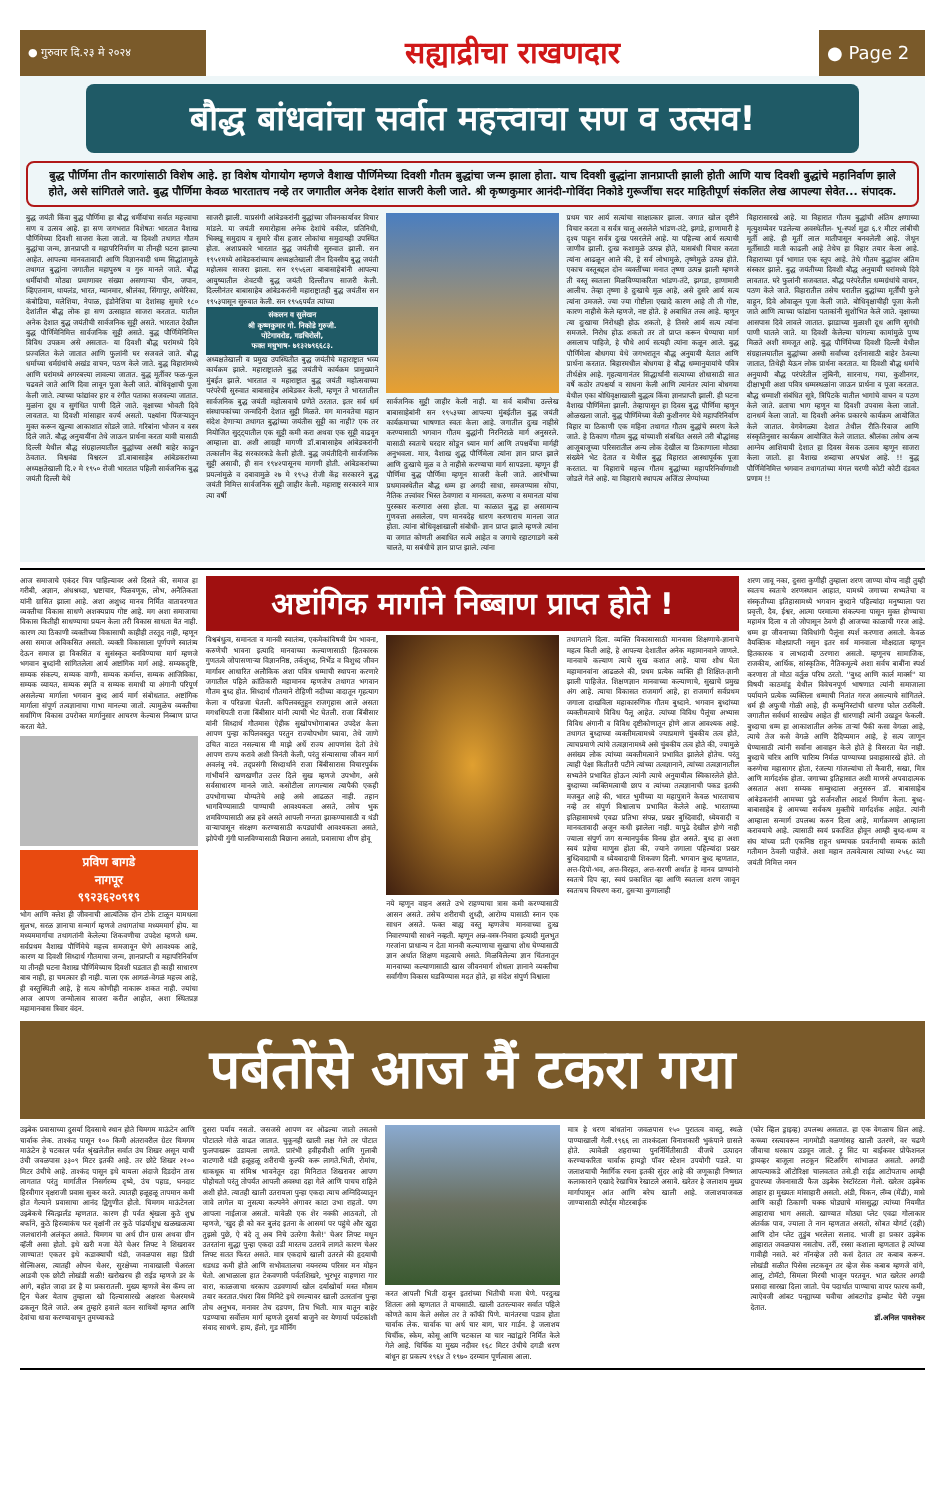● गुरुवार दि.२३ मे २०२४
सह्याद्रीचा राखणदार
● Page 2
बौद्ध बांधवांचा सर्वात महत्त्वाचा सण व उत्सव!
बुद्ध पौर्णिमा तीन कारणांसाठी विशेष आहे. हा विशेष योगायोग म्हणजे वैशाख पौर्णिमेच्या दिवशी गौतम बुद्धांचा जन्म झाला होता. याच दिवशी बुद्धांना ज्ञानप्राप्ती झाली होती आणि याच दिवशी बुद्धांचे महानिर्वाण झाले होते, असे सांगितले जाते. बुद्ध पौर्णिमा केवळ भारतातच नव्हे तर जगातील अनेक देशांत साजरी केली जाते. श्री कृष्णकुमार आनंदी-गोविंदा निकोडे गुरूजींचा सदर माहितीपूर्ण संकलित लेख आपल्या सेवेत... संपादक.
बुद्ध जयंती किंवा बुद्ध पौर्णिमा हा बौद्ध धर्मीयांचा सर्वात महत्त्वाचा सण व उत्सव आहे. हा सण जगभरात विशेषतः भारतात वैशाख पौर्णिमेच्या दिवशी साजरा केला जातो. या दिवशी तथागत गौतम बुद्धांचा जन्म, ज्ञानप्राप्ती व महापरिनिर्वाण या तीनही घटना झाल्या आहेत. आपल्या मानवतावादी आणि विज्ञानवादी धम्म सिद्धांतामुळे तथागत बुद्धांना जगातील महापुरुष व गुरु मानले जाते. बौद्ध धर्मीयांची मोठ्या प्रमाणावर संख्या असणाऱ्या चीन, जपान, व्हिएतनाम, थायलंड, भारत, म्यानमार, श्रीलंका, सिंगापूर, अमेरिका, कंबोडिया, मलेशिया, नेपाळ, इंडोनेशिया या देशांसह सुमारे १८० देशांतील बौद्ध लोक हा सण उत्साहात साजरा करतात. यातील अनेक देशात बुद्ध जयंतीची सार्वजनिक सुट्टी असते. भारतात देखील बुद्ध पौर्णिमेनिमित्त सार्वजनिक सुट्टी असते. बुद्ध पौर्णिमेनिमित्त विविध उपक्रम असे असतात- या दिवशी बौद्ध घरांमध्ये दिवे प्रज्वलित केले जातात आणि फुलांनी घर सजवले जाते. बौद्ध धर्माच्या धर्मग्रंथांचे अखंड वाचन, पठण केले जाते. बुद्ध विहारांमध्ये आणि घरांमध्ये अगरबत्त्या लावल्या जातात. बुद्ध मूर्तीवर फळ-फूल चढवले जाते आणि दिवा लावून पूजा केली जाते. बोधिवृक्षाची पूजा केली जाते. त्याच्या फांद्यांवर हार व रंगीत पताका सजवल्या जातात. मुळांना दूध व सुगंधित पाणी दिले जाते. वृक्षाच्या भोवती दिवे लावतात. या दिवशी मांसाहार वर्ज्य असतो. पक्ष्यांना पिंजऱ्यातून मुक्त करून खुल्या आकाशात सोडले जाते. गरिबांना भोजन व वस्त्र दिले जाते. बौद्ध अनुयायींना तेथे जाऊन प्रार्थना करता यावी यासाठी दिल्ली येथील बौद्ध संग्रहालयातील बुद्धांच्या अस्थी बाहेर काढून ठेवतात. विश्ववंद्य विश्वरत्न डॉ.बाबासाहेब आंबेडकरांच्या अध्यक्षतेखाली दि.२ मे १९५० रोजी भारतात पहिली सार्वजनिक बुद्ध जयंती दिल्ली येथे
साजरी झाली. याप्रसंगी आंबेडकरांनी बुद्धांच्या जीवनकार्यावर विचार मांडले. या जयंती समारोहास अनेक देशांचे वकील, प्रतिनिधी, भिक्खू समुदाय व सुमारे वीस हजार लोकांचा समुदायही उपस्थित होता. अशाप्रकारे भारतात बुद्ध जयंतीची सुरुवात झाली. सन १९५१मध्ये आंबेडकरांच्याच अध्यक्षतेखाली तीन दिवसीय बुद्ध जयंती महोत्सव साजरा झाला. सन १९५६ला बाबासाहेबांनी आपल्या आयुष्यातील शेवटची बुद्ध जयंती दिल्लीतच साजरी केली. दिल्लीनंतर बाबासाहेब आंबेडकरांनी महाराष्ट्रातही बुद्ध जयंतीस सन १९५३पासून सुरुवात केली. सन १९५६पर्यंत त्यांच्या
संकलन व सुलेखन
श्री कृष्णकुमार गो. निकोडे गुरुजी.
पोटेगावरोड, गडचिरोली,
फक्त मधुभाष- ७१३२७९६६८३.
अध्यक्षतेखाली व प्रमुख उपस्थितीत बुद्ध जयंतीचे महाराष्ट्रात भव्य कार्यक्रम झाले. महाराष्ट्रातले बुद्ध जयंतीचे कार्यक्रम प्रामुख्याने मुंबईत झाले. भारतात व महाराष्ट्रात बुद्ध जयंती महोत्सवाच्या परंपरेची सुरुवात बाबासाहेब आंबेडकर केली, म्हणून ते भारतातील सार्वजनिक बुद्ध जयंती महोत्सवाचे प्रणेते ठरतात. इतर सर्व धर्म संस्थापकांच्या जन्मदिनी देशात सुट्टी मिळते. मग मानवतेचा महान संदेश देणाऱ्या तथागत बुद्धांच्या जयंतीस सुट्टी का नाही? एक तर नियोजित सुट्ट्यातील एक सुट्टी कमी करा अथवा एक सुट्टी वाढवून आम्हाला द्या. अशी आग्रही मागणी डॉ.बाबासाहेब आंबेडकरांनी तत्कालीन केंद्र सरकारकडे केली होती. बुद्ध जयंतीदिनी सार्वजनिक सुट्टी असावी, ही सन १९४२पासूनच मागणी होती. आंबेडकरांच्या प्रयत्नांमुळे व दबावामुळे २७ मे १९५३ रोजी केंद्र सरकारने बुद्ध जयंती निमित्त सार्वजनिक सुट्टी जाहीर केली. महाराष्ट्र सरकारने मात्र त्या वर्षी
सार्वजनिक सुट्टी जाहीर केली नाही. या सर्व बाबींचा उल्लेख बाबासाहेबांनी सन १९५३च्या आपल्या मुंबईतील बुद्ध जयंती कार्यक्रमाच्या भाषणात स्वतः केला आहे. जगातील दुःख नाहीसे करण्यासाठी भगवान गौतम बुद्धांनी निरनिराळे मार्ग अनुसरले. यासाठी स्वतःचे घरदार सोडून ध्यान मार्ग आणि तपश्चर्येचा मार्गही अनुभवला. मात्र, वैशाख शुद्ध पौर्णिमेला त्यांना ज्ञान प्राप्त झाले आणि दुःखाचे मूळ व ते नाहीसे करण्याचा मार्ग सापडला. म्हणून ही पौर्णिमा बुद्ध पौर्णिमा म्हणून साजरी केली जाते. आरंभीच्या प्रथमावस्थेतील बौद्ध धम्म हा अगदी साधा, समजण्यास सोपा, नैतिक तत्त्वांवर भिस्त ठेवणारा व मानवता, करुणा व समानता यांचा पुरस्कार करणारा असा होता. या काळात बुद्ध हा असामान्य गुणवत्ता असलेला, पण मानवदेह धारण करणाराच मानला जात होता. त्यांना बोधिवृक्षाखाली संबोधी- ज्ञान प्राप्त झाले म्हणजे त्यांना या जगात कोणती अबाधित सत्ये आहेत व जगाचे रहाटगाडगे कसे चालते, या सबंधीचे ज्ञान प्राप्त झाले. त्यांना
प्रथम चार आर्य सत्यांचा साक्षात्कार झाला. जगात खोल दृष्टीने विचार करता व सर्वत्र चालू असलेले भांडण-तंटे, झगडे, हाणामारी हे दृश्य पाहून सर्वत्र दुःख पसरलेले आहे. या पहिल्या आर्य सत्याची जाणीव झाली. दुःख कशामुळे उत्पन्न होते, यासबंधी विचार करता त्यांना आढळून आले की, हे सर्व लोभामुळे, तृष्णेमुळे उत्पन्न होते. एकाच वस्तूबद्दल दोन व्यक्तींच्या मनात तृष्णा उत्पन्न झाली म्हणजे ती वस्तू स्वतःला मिळविण्याकरिता भांडण-तंटे, झगडा, हाणामारी आलीच. तेव्हा तृष्णा हे दुःखाचे मूळ आहे, असे दुसरे आर्य सत्य त्यांना उमजले. ज्या ज्या गोष्टीला एखादे कारण आहे ती ती गोष्ट, कारण नाहीसे केले म्हणजे, नष्ट होते. हे अबाधित तत्त्व आहे. म्हणून त्या दुःखाचा निरोधही होऊ शकतो, हे तिसरे आर्य सत्य त्यांना समजले. निरोध होऊ शकतो तर तो प्राप्त करून घेण्याचा मार्ग असलाच पाहिजे, हे चौथे आर्य सत्यही त्यांना कळून आले. बुद्ध पौर्णिमेला बोधगया येथे जगभरातून बौद्ध अनुयायी येतात आणि प्रार्थना करतात. बिहारमधील बोधगया हे बौद्ध धम्मानुयायांचे पवित्र तीर्थक्षेत्र आहे. गृहत्यागानंतर सिद्धार्थांनी सत्याच्या शोधासाठी सात वर्षे कठोर तपश्चर्या व साधना केली आणि त्यानंतर त्यांना बोधगया येथील एका बोधिवृक्षाखाली बुद्धत्व किंवा ज्ञानप्राप्ती झाली. ही घटना वैशाख पौर्णिमेला झाली. तेव्हापासून हा दिवस बुद्ध पौर्णिमा म्हणून ओळखला जातो. बुद्ध पौर्णिमेच्या वेळी कुशीनगर येथे महापरिनिर्वाण विहार या ठिकाणी एक महिना तथागत गौतम बुद्धांचे स्मरण केले जाते. हे ठिकाण गौतम बुद्ध यांच्याशी संबधित असले तरी बौद्धांसह आजूबाजूच्या परिसरातील अन्य लोक देखील या ठिकाणाला मोठ्या संख्येने भेट देतात व येथील बुद्ध विहारात आस्थापूर्वक पूजा करतात. या विहाराचे महत्त्व गौतम बुद्धांच्या महापरिनिर्वाणाशी जोडले गेले आहे. या विहाराचे स्थापत्य अजिंठा लेण्यांच्या
विहारासारखे आहे. या विहारात गौतम बुद्धांची अंतिम क्षणाच्या मृत्युशय्येवर पडलेल्या अवस्थेतील- भू-स्पर्श मुद्रा ६.१ मीटर लांबीची मूर्ती आहे. ही मूर्ती लाल मातीपासून बनवलेली आहे. जेथून मूर्तीसाठी माती काढली आहे तेथेच हा विहार तयार केला आहे. विहाराच्या पूर्व भागात एक स्तूप आहे. तेथे गौतम बुद्धांवर अंतिम संस्कार झाले. बुद्ध जयंतीच्या दिवशी बौद्ध अनुयायी घरांमध्ये दिवे लावतात. घरे फुलांनी सजवतात. बौद्ध परंपरेतील धम्मग्रंथांचे वाचन, पठण केले जाते. विहारातील तसेच घरातील बुद्धांच्या मूर्तींची फुले वाहून, दिवे ओवाळून पूजा केली जाते. बोधिवृक्षाचीही पूजा केली जाते आणि त्याच्या फांद्यांना पताकांनी सुशोभित केले जाते. वृक्षाच्या आसपास दिवे लावले जातात. झाडाच्या मुळाशी दूध आणि सुगंधी पाणी घातले जाते. या दिवशी केलेल्या चांगल्या कामांमुळे पुण्य मिळते अशी समजूत आहे. बुद्ध पौर्णिमेच्या दिवशी दिल्ली येथील संग्रहालयातील बुद्धांच्या अस्थी सर्वांच्या दर्शनासाठी बाहेर ठेवल्या जातात, तिथेही येऊन लोक प्रार्थना करतात. या दिवशी बौद्ध धर्माचे अनुयायी बौद्ध परंपरेतील लुंबिनी, सारनाथ, गया, कुशीनगर, दीक्षाभूमी अशा पवित्र धम्मस्थळांना जाऊन प्रार्थना व पूजा करतात. बौद्ध धम्माशी संबंधित सूत्रे, त्रिपिटके यातील भागांचे वाचन व पठण केले जाते. व्रताचा भाग म्हणून या दिवशी उपवास केला जातो. दानधर्म केला जातो. या दिवशी अनेक प्रकारचे कार्यक्रम आयोजित केले जातात. वेगवेगळ्या देशात तेथील रीति-रिवाज आणि संस्कृतिनुसार कार्यक्रम आयोजित केले जातात. श्रीलंका तसेच अन्य आग्नेय आशियायी देशात हा दिवस वेसक उत्सव म्हणून साजरा केला जातो. हा वैशाख शब्दाचा अपभ्रंश आहे. !! बुद्ध पौर्णिमेनिमित्त भगवान तथागतांच्या मंगल चरणी कोटी कोटी दंडवत प्रणाम !!
आज समाजाचे एकंदर चित्र पाहिल्यावर असे दिसते की, समाज हा गरीबी, अज्ञान, अंधश्रध्दा, भ्रष्टाचार, पिळवणूक, लोभ, अनैतिकता यांनी ग्रासित झाला आहे. अशा अशुध्द मानव निर्मित वातावरणात व्यक्तीचा विकास साधणे अशक्यप्राय गोष्ट आहे. मग अशा समाजाचा विकास कितीही साधण्याचा प्रयत्न केला तरी विकास साधता येत नाही. कारण त्या ठिकाणी व्यक्तीच्या विकासाची काहीही तरतूद नाही, म्हणून असा समाज अविकसित असतो. व्यक्ती विकासाला पूर्णपणे स्वातंत्र्य देऊन समाज हा विकसित व सुसंस्कृत बनविण्याचा मार्ग म्हणजे भगवान बुध्दांनी सांगितलेला आर्य अष्टांगिक मार्ग आहे. सम्यकदृष्टि, सम्यक संकल्प, सम्यक वाणी, सम्यक कर्मान्त, सम्यक आजिविका, सम्यक व्यायत, सम्यक स्मृति व सम्यक समाधी या अंगानी परिपूर्ण असलेल्या मार्गाला भगवान बुध्द आर्य मार्ग संबोधतात. अष्टांगिक मार्गाला संपूर्ण तत्वज्ञानाचा गाभा मानल्या जातो. त्यामुळेच व्यक्तीचा सर्वांगिण विकास उपरोक्त मार्गानुसार आचरण केल्यास निब्बाण प्राप्त करता येते.
प्रविण बागडे
नागपूर
९९२३६२०९१९
भोग आणि क्लेश ही जीवनाची आत्यंतिक दोन टोके टाळून यामधला सुलभ, सरळ ज्ञानाचा सन्मार्ग म्हणजे तथागतांचा मध्यममार्ग होय. या मध्यममार्गाचा तथागतांनी केलेल्या शिकवणीचा उपदेश म्हणजे धम्म. सर्वप्रथम वैशाख पौर्णिमेचे महत्त्व समजावून घेणे आवश्यक आहे, कारण या दिवशी सिध्दार्थ गौतमाचा जन्म, ज्ञानप्राप्ती व महापरिनिर्वाण या तीनही घटना वैशाख पौर्णिमेच्याच दिवशी घडतात ही काही साधारण बाब नाही, हा चमत्कार ही नाही. याला एक आगळं-वेगळं महत्त्व आहे, ही वस्तुस्थिती आहे, हे सत्य कोणीही नाकारू शकत नाही. ज्यांचा आज आपण जन्मोत्सव साजरा करीत आहोत, अशा स्थितप्रज्ञ महामानवास त्रिवार वंदन.
अष्टांगिक मार्गाने निब्बाण प्राप्त होते !
विश्वबंधुत्व, समानता व मानवी स्वातंत्र्य, एकमेकांविषयी प्रेम भावना, करुणेची भावना इत्यादि मानवाच्या कल्याणासाठी हितकारक गुणतत्वे जोपासणाऱ्या विज्ञाननिष्ठ, तर्कशुध्द, निर्भेड व विशुध्द जीवन मार्गावर आधारित अलौकिक अशा पवित्र धम्माची स्थापना करणारे जगातील पहिले क्रांतिकारी महामानव म्हणजेच तथागत भगवान गौतम बुध्द होत. सिध्दार्थ गौतमाने रोहिणी नदीच्या वादातून गृहत्याग केला व परिव्रजा घेतली. कपिलवस्तुहून राजगृहास आले असता मगधधिपती राजा बिंबीसार यांनी त्याची भेट घेतली. राजा बिंबीसार यांनी सिध्दार्थ गौतमास ऐहीक सुखोपभोगाबाबत उपदेश केला आपण पुन्हा कपिलवस्तुत परतुन राज्योपभोग घ्यावा, तेथे जाणे उचित वाटत नसल्यास मी माझे अर्धे राज्य आपणांस देतो तेथे आपण राज्य करावे अशी विनंती केली, परंतु संन्यासाचा जीवन मार्ग अवलंबू नये. तद्प्रसंगी सिध्दार्थांने राजा बिंबीसारास विचारपुर्वक गांभीर्याने खणखणीत उत्तर दिले सुख म्हणजे उपभोग, असे सर्वसाधारण मानले जाते. कसोटीला लागल्यास त्यापैकी एकही उपभोगाच्या योग्यतेचे आहे असे आढळत नाही. तहान भागविण्यासाठी पाण्याची आवश्यकता असते, तसेच भुक शमविण्यासाठी अन्न हवे असते आपली नग्नता झाकण्यासाठी व थंडी वाऱ्यापासून संरक्षण करण्यासाठी कपड्यांची आवश्यकता असते, झोपेची गुंगी घालविण्यासाठी बिछाना असतो, प्रवासाचा शीण होवू
नये म्हणून वाहन असते उभे राहण्याचा त्रास कमी करण्यासाठी आसन असते. तसेच शरीराची शुध्दी, आरोग्य यासाठी स्नान एक साधन असते. फक्त बाह्य वस्तु म्हणजेच मानवाच्या दुःख निवारण्याची साधने नव्हती. म्हणून अन्न-वस्त्र-निवारा इत्यादी मुलभुत गरजांना प्राधान्य न देता मानवी कल्याणाचा सुखाचा शोध घेण्यासाठी ज्ञान अर्थात शिक्षण महत्वाचे असते. मिळविलेल्या ज्ञान चिंतनातून मानवाच्या कल्याणासाठी खास जीवनमार्ग शोधला ज्ञानाने व्यक्तीचा सर्वांगीण विकास घडविण्यास मदत होते, हा संदेश संपुर्ण विश्वाला
तथागताने दिला. व्यक्ति विकासासाठी मानवास शिक्षणाचे-ज्ञानाचे महत्व किती आहे, हे आपल्या देशातील अनेक महामानवाने जाणले. मानवाचे कल्याण त्याचे सुख कशात आहे. याचा शोध घेता महामानवांना आढळले की, प्रथम प्रत्येक व्यक्ति ही शिक्षित-ज्ञानी झाली पाहिजेत. शिक्षणज्ञान मानवाच्या कल्याणाचे, सुखाचे प्रमुख अंग आहे. त्याचा विकासत राजमार्ग आहे, हा राजमार्ग सर्वप्रथम जगाला दाखविला महाकारुणिक गौतम बुध्दाने. भगवान बुध्दांच्या व्यक्तीमत्वाचे विविध पैलू आहेत. त्यांच्या विविध पैलूंचा अभ्यास विविध अंगानी व विविध दृष्टीकोणातून होणे आज आवश्यक आहे. तथागत बुध्दाच्या व्यक्तीमत्वामध्ये ज्याप्रमाणे चुंबकीय तत्व होते, त्याचप्रमाणे त्यांचे तत्वज्ञानामध्ये असे चुंबकीय तत्व होते की, ज्यामुळे असंख्य लोक त्यांच्या व्यक्तीमत्वाने प्रभावित झालेले होतेच. परंतु त्याही पेक्षा कितीतरी पटीने त्यांच्या तत्वज्ञानाने, त्यांच्या तत्वज्ञानातील सभ्यतेने प्रभावित होऊन त्यांनी त्याचे अनुयायीत्व स्विकारलेले होते. बुध्दाच्या व्यक्तिमत्वाची छाप व त्यांच्या तत्वज्ञानाची पकड इतकी मजबुत आहे की, भारत भुमीच्या या महापुत्राने केवळ भारताचाच नव्हे तर संपुर्ण विश्वालाच प्रभावित केलेले आहे. भारताच्या इतिहासामध्ये एवढा प्रतिभा संपन्न, प्रखर बुध्दिवादी, ध्येयवादी व मानवतावादी अजून कधी झालेला नाही. यापुढे देखील होणे नाही ज्याला संपुर्ण जग सन्मानपुर्वक विनम्र होत असते. बुध्द हा अशा स्वयं प्रज्ञेचा माणुस होता की, ज्याने जगाला पहिल्यांदा प्रखर बुध्दिवादाची व ध्येयवादाची शिकवण दिली. भगवान बुध्द म्हणतात, अत्त-दिपो-भव, अत्त-विरहत, अत्त-सरणी अर्थात हे मानव प्राण्यांनो स्वतःचे दिप व्हा, स्वयं प्रकाशित व्हा आणि स्वतःला शरण जावून स्वतःचच विचरण करा, दुसऱ्या कुणालाही
शरण जावू नका, दुसरा कुणीही तुम्हाला शरण जाण्या योग्य नाही तुम्ही स्वतःच स्वतःचे शरणस्थान आहात, यामध्ये जगाच्या सभ्यतेचा व संस्कृतीच्या इतिहासामध्ये भगवान बुध्दाने पहिल्यांदा मनुष्याला परा प्रवृत्ती, दैव, ईश्वर, आत्मा परमात्मा संकल्पना पासून मुक्त होण्याचा महामंत्र दिला व तो जोपासून ठेवणे ही आजच्या काळाची गरज आहे. धम्म हा जीवनाच्या विविधांगी पैलूंना स्पर्श करणारा असतो. केवळ वैयक्तिक मोक्षप्राप्ती नसुन इतर सर्व मानवाला मोक्षदाता म्हणून हितकारक व लाभदायी ठरणारा असतो. म्हणूनच सामाजिक, राजकीय, आर्थिक, सांस्कृतिक, नैतिकमूल्ये अशा सर्वच बाबींना स्पर्श करणारा तो मोठा वर्तुळ परिघ ठरतो. ''बुध्द आणि कार्ल मार्क्स'' या विषयी काठमांडू येथील विवेचनपूर्ण भाषणात त्यांनी समाजाला पर्यायाने प्रत्येक व्यक्तिला धम्माची नितांत गरज असल्याचे सांगितले. धर्म ही अफुची गोळी आहे, ही कम्युनिस्टांची धारणा फोल ठरविली. जगातील सर्वधर्म सारखेच आहेत ही धारणाही त्यांनी उखडून फेकली. बुध्दाचा धम्म हा आकाशातील अनेक ताऱ्यां पैकी कसा वेगळा आहे, त्याचे तेज कसे वेगळे आणि दैदिप्यमान आहे, हे सत्य जाणून घेण्यासाठी त्यांनी सर्वांना आवाहन केले होते हे विसरता येत नाही. बुध्दाचे चरित्र आणि चारित्र्य निर्मळ पाण्याच्या प्रवाहासारखे होते. तो करुणेचा महासागर होता, रंजल्या गांजल्यांचा तो कैवारी, सखा, मित्र आणि मार्गदर्शक होता. जगाच्या इतिहासात अशी माणसे अपवादात्मक असतात अशा सम्यक सम्बुध्दाला अनुसरुन डॉ. बाबासाहेब आंबेडकरांनी आमच्या पुढे सर्जनशील आदर्श निर्माण केला. बुध्द-बाबासाहेब हे आमच्या सर्वकष मुक्तीचे मार्गदर्शक आहेत. त्यांनी आम्हाला सन्मार्ग उपलब्ध करुन दिला आहे, मार्गक्रमण आम्हाला करावयाचे आहे. त्यासाठी स्वयं प्रकाशित होवून आम्ही बुध्द-धम्म व संघ यांच्या प्रती एकनिष्ठ राहून धम्मचक्र प्रवर्तनाची सम्यक क्रांती गतीमान ठेवली पाहीजे. अशा महान तत्ववेत्यास त्यांच्या २५६८ व्या जयंती निमित्त नमन
पर्बतोंसे आज मैं टकरा गया
उझ्बेक प्रवासाच्या दुसर्या दिवसाचे स्थान होते चिमगम माऊंटेन आणि चार्वाक लेक. ताश्कंद पासून १०० किमी अंतरावरील ग्रेटर चिमगम माऊंटेन हे चटकाल पर्वत श्रृंखलेतील सर्वात उंच शिखर असून याची उंची जवळपास ३३०९ मिटर इतकी आहे. तर छोटे शिखर २१०० मिटर उंचीचे आहे. ताश्कंद पासून इथे यायला अंदाजे दिडदोन तास लागतात परंतु मार्गातील निसर्गरम्य दृष्ये, उंच पहाड, घनदाट हिरवीगार वृक्षराजी प्रवास सुकर करते. त्यातही हळूहळू तापमान कमी होत गेल्याने प्रवासाचा आनंद द्विगुणीत होतो. चिमगम माऊंटेनला उझ्बेकचे स्वित्झर्लंड म्हणतात. कारण ही पर्वत श्रृंखला कुठे शुभ्र बर्फाने, कुठे हिरव्याकंच फर वृक्षांनी तर कुठे पांढर्याशुभ्र खळखळत्या जलधारांनी अलंकृत असते. चिमगम चा अर्थ ग्रीन ग्रास अथवा ग्रीन व्हॅली असा होतो. इथे खरी मजा येते चेअर लिफ्ट ने शिखरावर जाण्यात! एकतर इथे कडाक्याची थंडी, जवळपास सहा डिग्री सेल्सिअस, त्यातही ओपन चेअर, सुरक्षेच्या नावाखाली चेअरला आडवी एक छोटी लोखंडी सळी! खरोखरच ही राईड म्हणजे डर के आगे, बहोत जादा डर है या प्रकारातली. मुख्य म्हणजे बेस कॅम्प ला ट्रिन चेअर येताच तुम्हाला खो दिल्यासारखे अक्षरशः चेअरमध्ये ढकलून दिले जाते. अब तुम्हारे हवाले वतन साथियों म्हणत आणि देवांचा धावा करण्यावाचून तुमच्याकडे
दुसरा पर्याय नसतो. जसजसे आपण वर ओढल्या जातो तसतसे पोटातले गोळे वाढत जातात. चुकूनही खाली लक्ष गेले तर पोटात फुलपाखरू उडायला लागते. प्रारंभी हवीहवीशी आणि गुलाबी वाटणारी थंडी हळूहळू शरीराची कुल्फी करू लागते.भिती, रोमांच, धाकधूक या संमिश्र भावनेतून दहा मिनिटात शिखरावर आपण पोहोचतो परंतु तोपर्यंत आपली अवस्था दहा गेले आणि पाचच राहिले अशी होते. त्यातही खाली उतरायला पुन्हा एकदा त्याच अग्निदिव्यातून जावे लागेल या नुसत्या कल्पनेने अंगावर काटा उभा राहतो. पण आपला नाईलाज असतो. यावेळी एक शेर नक्की आठवतो, तो म्हणजे, 'खुद ही को कर बुलंद इतना के आसमां पर पहुंचे और खुदा तुझसे पुछे, ऐ बंदे तू अब निचे उतरेगा कैसे!' चेअर लिफ्ट मधून उतरतांना सुद्धा पुन्हा एकदा उडी मारतच उतरावे लागते कारण चेअर लिफ्ट सतत फिरत असते. मात्र एकदाचे खाली उतरले की हृदयाची धडधड कमी होते आणि सभोवतालचा नयनरम्य परिसर मन मोहन घेतो. आभाळाला हात टेकवणारी पर्वतशिखरे, भुरभूर वाहणारा गार वारा, काळजाचा थरकाप उडवणार्या खोल दर्याखोर्या मस्त मौसम तयार करतात.पंधरा विस मिनिटे इथे रमल्यावर खाली उतरतांना पुन्हा तोच अनुभव, मनावर तेच दडपण, तिच भिती. मात्र यातून बाहेर पडण्याचा सर्वोत्तम मार्ग म्हणजे दुसर्या बाजुने वर येणार्या पर्यटकांशी संवाद साधणे. हाय, हॅलो, गुड मॉर्निंग
करत आपली भिती दाबून इतरांच्या भितीची मजा घेणे. परदुःख शितलः असे म्हणतात ते याचसाठी. खाली उतरल्यावर सर्वात पहिले कोणते काम केले असेल तर ते कॉफी पिणे. यानंतरचा पडाव होता चार्वाक लेक. चार्वाक चा अर्थ चार बाग, चार गार्डन. हे जलाशय चिर्चीक, स्केम, कोसू आणि चटकाल या चार नद्यांद्वारे निर्मित केले गेले आहे. चिर्चिक या मुख्य नदीवर १६८ मिटर उंचीचे दगडी धरण बांधून हा प्रकल्प १९६४ ते १९७० दरम्यान पूर्णत्वास आला.
मात्र हे धरण बांधतांना जवळपास १५० पुरातत्व वास्तु, स्थळे पाण्याखाली गेली.१९६६ ला ताश्कंदला विनाशकारी भुकंपाने ग्रासले होते. त्यावेळी शहराच्या पुनर्निर्मितीसाठी वीजचे उत्पादन करण्याकरिता चार्वाक हायड्रो पॉवर स्टेशन उपयोगी पडले. या जलाशयाची नैसर्गिक रचना इतकी सुंदर आहे की जणूकाही निष्णात कलाकाराने एखादे रेखाचित्र रेखाटले असावे. खरेतर हे जलाशय मुख्य मार्गापासून आंत आणि बरेच खाली आहे. जलाशयाजवळ जाण्यासाठी स्पोर्ट्स मोटरबाईक
(फोर व्हिल ड्राइव्ह) उपलब्ध असतात. हा एक वेगळाच थ्रिल आहे. कच्च्या रस्त्यावरून नागमोडी वळणांसह खाली उतरणे, वर चढणे जीवाचा थरकाप उडवून जातो. ट्रू सिट या बाईकवर प्रोफेशनल ड्रायव्हर बाजूला लटकून स्टिअरिंग सांभाळत असतो. अगदी आपल्याकडे ऑटोरिक्षा चालवतात तसे.ही राईड आटोपताच आम्ही दुपारच्या जेवनासाठी फैज उझ्बेक रेस्टॉरंटला गेलो. खरेतर उझ्बेक आहार हा मुख्यतः मांसाहारी असतो. अंडी, चिकन, लॅम्ब (मेंढी), मासे आणि काही ठिकाणी चक्क घोड्याचे मांससुद्धा त्यांच्या नियमीत आहाराचा भाग असतो. खाण्यात मोठ्या प्लेट एवढा गोलाकार अंतर्वक्र पाव, ज्याला ते नान म्हणतात असतो, सोबत योगर्ट (दही) आणि दोन प्लेट तुडुंब भरलेला सलाद. भाजी हा प्रकार उझ्बेक आहारात जवळपास नसतोच. तर्री, रस्सा कशाला म्हणतात हे त्यांच्या गावीही नसते. बरं नॉनव्हेज तरी कसं देतात तर कबाब करून. लोखंडी सळीत पिसेस लटकवून तर व्हेज सेक कबाब म्हणजे वांगे, आलू, टोमॅटो, सिमला मिरची भाजून परतवून. भात खरेतर अगदी प्रसादा सारखा दिला जातो. पेय पदार्थात पाण्याचा वापर फारच कमी, त्याऐवजी आंबट पन्ह्याच्या चवीचा आंबटगोड हम्बोट चेरी ज्युस देतात.
डॉ.अनिल पावशेकर